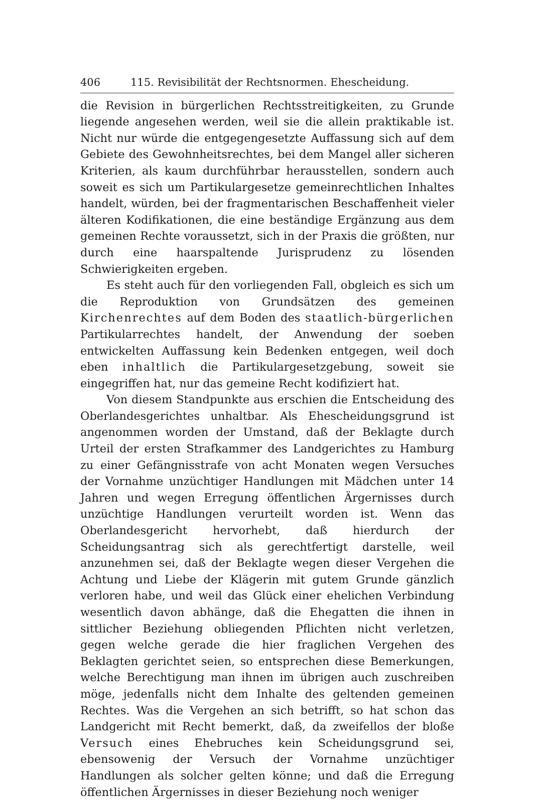406 115. Revisibilität der Rechtsnormen. Ehescheidung.
die Revision in bürgerlichen Rechtsstreitigkeiten, zu Grunde liegende angesehen werden, weil sie die allein praktikable ist. Nicht nur würde die entgegengesetzte Auffassung sich auf dem Gebiete des Gewohnheitsrechtes, bei dem Mangel aller sicheren Kriterien, als kaum durchführbar herausstellen, sondern auch soweit es sich um Partikulargesetze gemeinrechtlichen Inhaltes handelt, würden, bei der fragmentarischen Beschaffenheit vieler älteren Kodifikationen, die eine beständige Ergänzung aus dem gemeinen Rechte voraussetzt, sich in der Praxis die größten, nur durch eine haarspaltende Jurisprudenz zu lösenden Schwierigkeiten ergeben.
Es steht auch für den vorliegenden Fall, obgleich es sich um die Reproduktion von Grundsätzen des gemeinen Kirchenrechtes auf dem Boden des staatlich-bürgerlichen Partikularrechtes handelt, der Anwendung der soeben entwickelten Auffassung kein Bedenken entgegen, weil doch eben inhaltlich die Partikulargesetzgebung, soweit sie eingegriffen hat, nur das gemeine Recht kodifiziert hat.
Von diesem Standpunkte aus erschien die Entscheidung des Oberlandesgerichtes unhaltbar. Als Ehescheidungsgrund ist angenommen worden der Umstand, daß der Beklagte durch Urteil der ersten Strafkammer des Landgerichtes zu Hamburg zu einer Gefängnisstrafe von acht Monaten wegen Versuches der Vornahme unzüchtiger Handlungen mit Mädchen unter 14 Jahren und wegen Erregung öffentlichen Ärgernisses durch unzüchtige Handlungen verurteilt worden ist. Wenn das Oberlandesgericht hervorhebt, daß hierdurch der Scheidungsantrag sich als gerechtfertigt darstelle, weil anzunehmen sei, daß der Beklagte wegen dieser Vergehen die Achtung und Liebe der Klägerin mit gutem Grunde gänzlich verloren habe, und weil das Glück einer ehelichen Verbindung wesentlich davon abhänge, daß die Ehegatten die ihnen in sittlicher Beziehung obliegenden Pflichten nicht verletzen, gegen welche gerade die hier fraglichen Vergehen des Beklagten gerichtet seien, so entsprechen diese Bemerkungen, welche Berechtigung man ihnen im übrigen auch zuschreiben möge, jedenfalls nicht dem Inhalte des geltenden gemeinen Rechtes. Was die Vergehen an sich betrifft, so hat schon das Landgericht mit Recht bemerkt, daß, da zweifellos der bloße Versuch eines Ehebruches kein Scheidungsgrund sei, ebensowenig der Versuch der Vornahme unzüchtiger Handlungen als solcher gelten könne; und daß die Erregung öffentlichen Ärgernisses in dieser Beziehung noch weniger